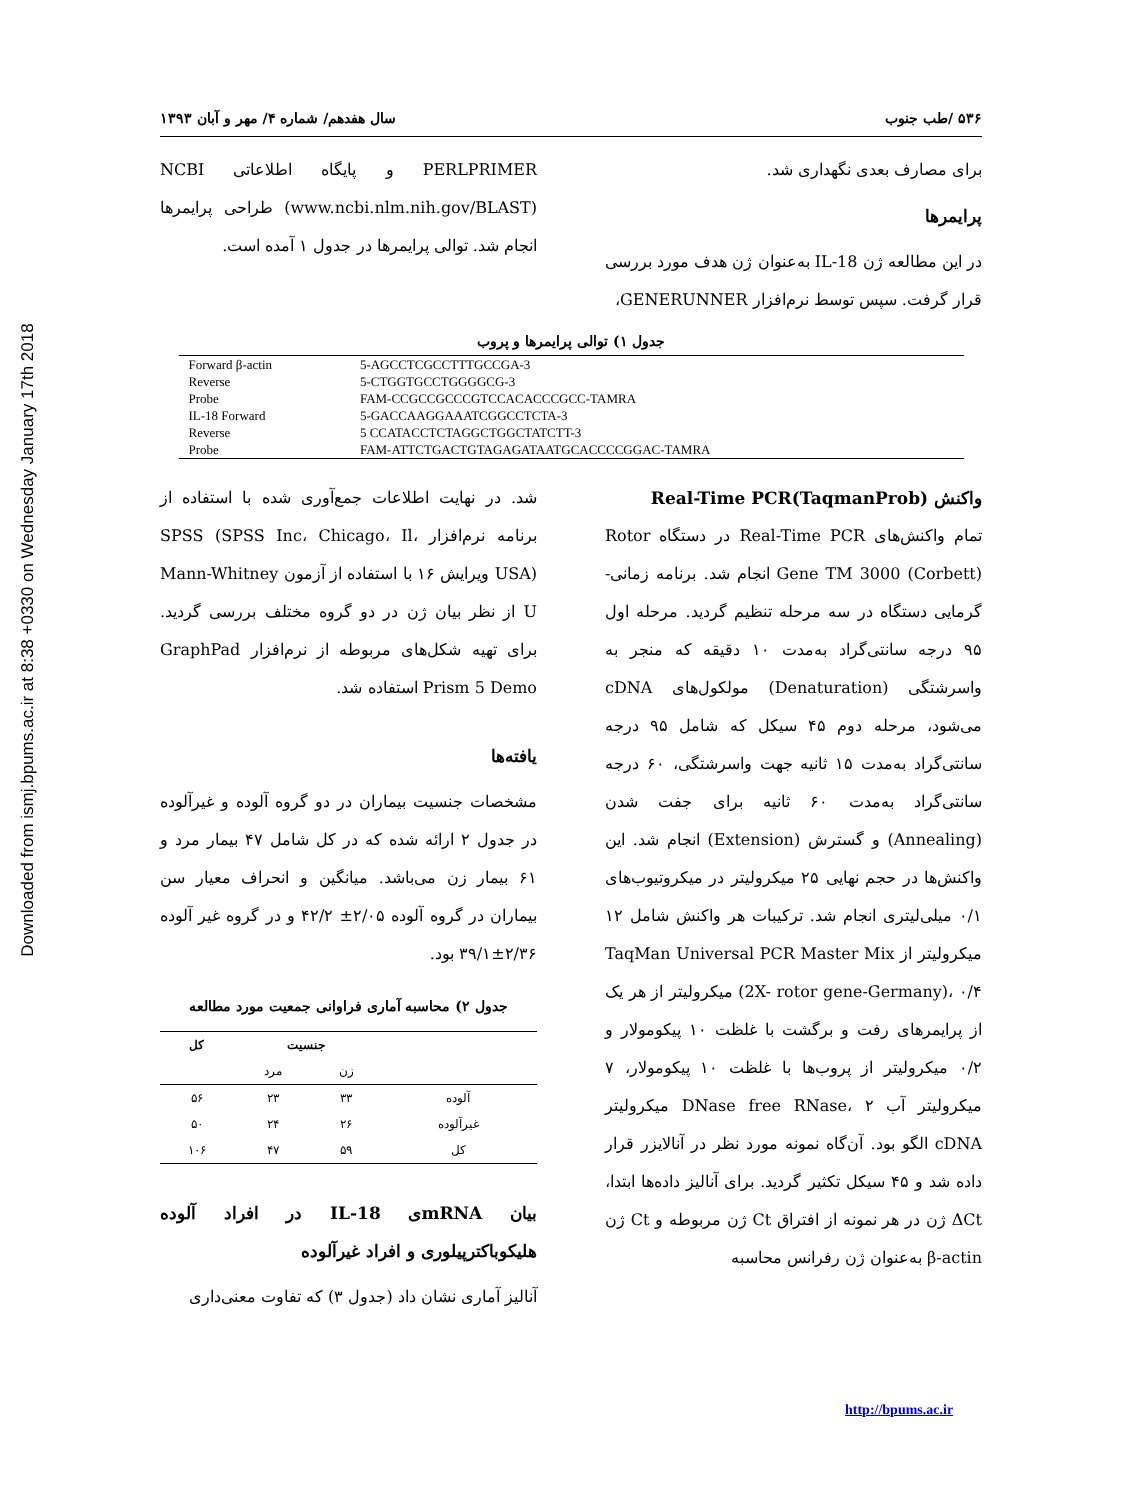Downloaded from ismj.bpums.ac.ir at 8:38 +0330 on Wednesday January 17th 2018
۵۳۶ /طب جنوب سال هفدهم/ شماره ۴/ مهر و آبان ۱۳۹۳
برای مصارف بعدی نگهداری شد.
پرایمرها
در این مطالعه ژن IL-18 به‌عنوان ژن هدف مورد بررسی قرار گرفت. سپس توسط نرم‌افزار GENERUNNER،
PERLPRIMER و پایگاه اطلاعاتی NCBI (www.ncbi.nlm.nih.gov/BLAST) طراحی پرایمرها انجام شد. توالی پرایمرها در جدول ۱ آمده است.
جدول ۱) توالی پرایمرها و پروب
| Forward β-actin | 5-AGCCTCGCCTTTGCCGA-3 |
| Reverse | 5-CTGGTGCCTGGGGCG-3 |
| Probe | FAM-CCGCCGCCCGTCCACACCCGCC-TAMRA |
| IL-18 Forward | 5-GACCAAGGAAATCGGCCTCTA-3 |
| Reverse | 5 CCATACCTCTAGGCTGGCTATCTT-3 |
| Probe | FAM-ATTCTGACTGTAGAGATAATGCACCCCGGAC-TAMRA |
واکنش Real-Time PCR(TaqmanProb)
تمام واکنش‌های Real-Time PCR در دستگاه Rotor Gene TM 3000 (Corbett) انجام شد. برنامه زمانی-گرمایی دستگاه در سه مرحله تنظیم گردید. مرحله اول ۹۵ درجه سانتی‌گراد به‌مدت ۱۰ دقیقه که منجر به واسرشتگی (Denaturation) مولکول‌های cDNA می‌شود، مرحله دوم ۴۵ سیکل که شامل ۹۵ درجه سانتی‌گراد به‌مدت ۱۵ ثانیه جهت واسرشتگی، ۶۰ درجه سانتی‌گراد به‌مدت ۶۰ ثانیه برای جفت شدن (Annealing) و گسترش (Extension) انجام شد. این واکنش‌ها در حجم نهایی ۲۵ میکرولیتر در میکروتیوب‌های ۰/۱ میلی‌لیتری انجام شد. ترکیبات هر واکنش شامل ۱۲ میکرولیتر از TaqMan Universal PCR Master Mix (2X- rotor gene-Germany)، ۰/۴ میکرولیتر از هر یک از پرایمرهای رفت و برگشت با غلظت ۱۰ پیکومولار و ۰/۲ میکرولیتر از پروب‌ها با غلظت ۱۰ پیکومولار، ۷ میکرولیتر آب DNase free RNase، ۲ میکرولیتر cDNA الگو بود. آن‌گاه نمونه مورد نظر در آنالایزر قرار داده شد و ۴۵ سیکل تکثیر گردید. برای آنالیز داده‌ها ابتدا، ΔCt ژن در هر نمونه از افتراق Ct ژن مربوطه و Ct ژن β-actin به‌عنوان ژن رفرانس محاسبه
شد. در نهایت اطلاعات جمع‌آوری شده با استفاده از برنامه نرم‌افزار SPSS (SPSS Inc، Chicago، Il، USA) ویرایش ۱۶ با استفاده از آزمون Mann-Whitney U از نظر بیان ژن در دو گروه مختلف بررسی گردید. برای تهیه شکل‌های مربوطه از نرم‌افزار GraphPad Prism 5 Demo استفاده شد.
یافته‌ها
مشخصات جنسیت بیماران در دو گروه آلوده و غیرآلوده در جدول ۲ ارائه شده که در کل شامل ۴۷ بیمار مرد و ۶۱ بیمار زن می‌باشد. میانگین و انحراف معیار سن بیماران در گروه آلوده ۲/۰۵± ۴۲/۲ و در گروه غیر آلوده ۲/۳۶±۳۹/۱ بود.
جدول ۲) محاسبه آماری فراوانی جمعیت مورد مطالعه
| | جنسیت | | کل |
| --- | --- | --- | --- |
| | زن | مرد | |
| آلوده | ۳۳ | ۲۳ | ۵۶ |
| غیرآلوده | ۲۶ | ۲۴ | ۵۰ |
| کل | ۵۹ | ۴۷ | ۱۰۶ |
بیان mRNAی IL-18 در افراد آلوده هلیکوباکترپیلوری و افراد غیرآلوده
آنالیز آماری نشان داد (جدول ۳) که تفاوت معنی‌داری
http://bpums.ac.ir